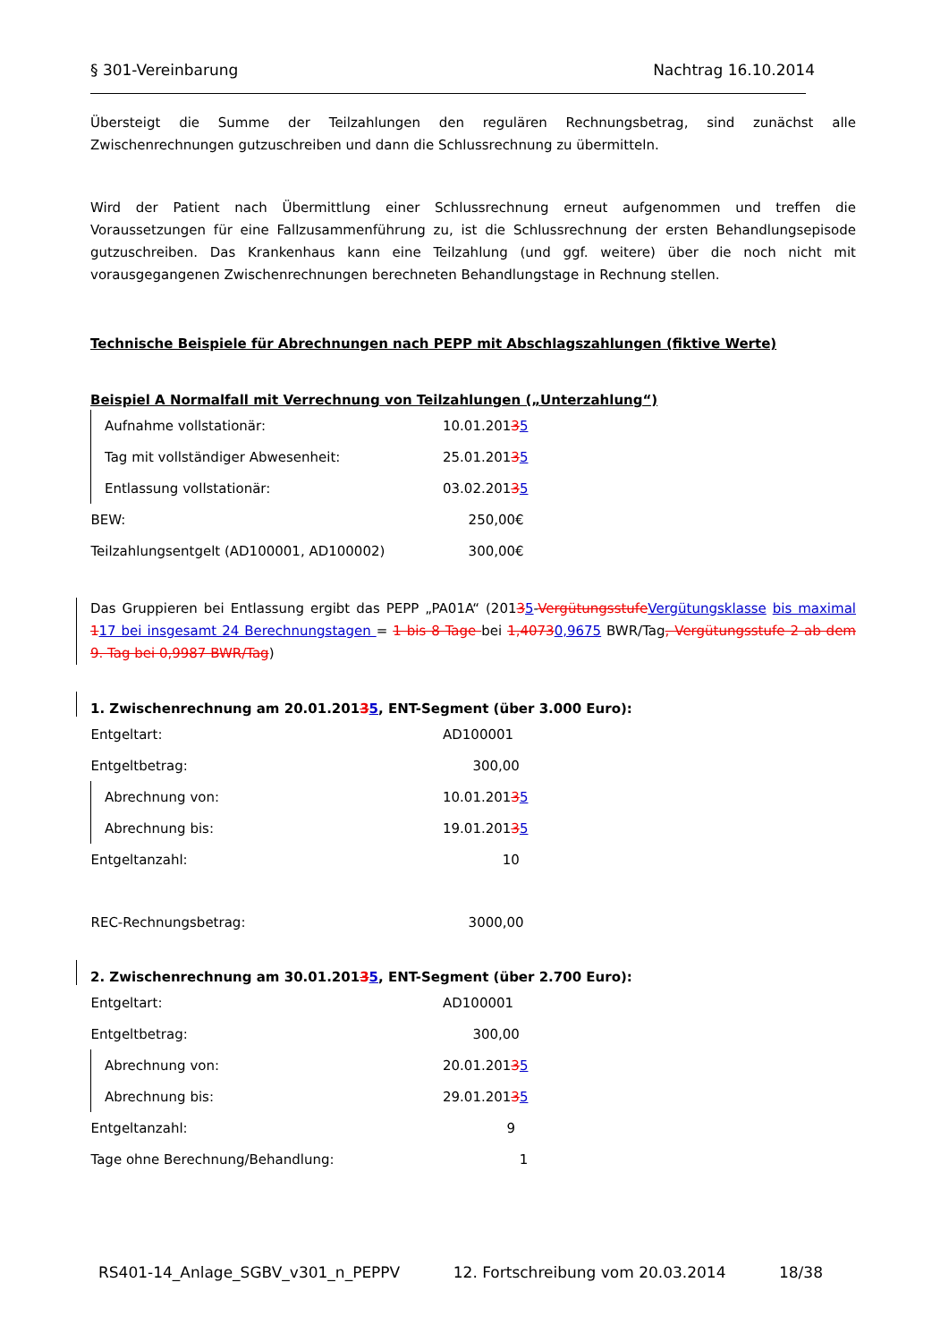§ 301-Vereinbarung Nachtrag 16.10.2014
Übersteigt die Summe der Teilzahlungen den regulären Rechnungsbetrag, sind zunächst alle Zwischenrechnungen gutzuschreiben und dann die Schlussrechnung zu übermitteln.
Wird der Patient nach Übermittlung einer Schlussrechnung erneut aufgenommen und treffen die Voraussetzungen für eine Fallzusammenführung zu, ist die Schlussrechnung der ersten Behandlungsepisode gutzuschreiben. Das Krankenhaus kann eine Teilzahlung (und ggf. weitere) über die noch nicht mit vorausgegangenen Zwischenrechnungen berechneten Behandlungstage in Rechnung stellen.
Technische Beispiele für Abrechnungen nach PEPP mit Abschlagszahlungen (fiktive Werte)
Beispiel A Normalfall mit Verrechnung von Teilzahlungen („Unterzahlung“)
| Aufnahme vollstationär: | 10.01.201 3 5 |
| Tag mit vollständiger Abwesenheit: | 25.01.201 3 5 |
| Entlassung vollstationär: | 03.02.201 3 5 |
| BEW: | 250,00€ |
| Teilzahlungsentgelt (AD100001, AD100002) | 300,00€ |
Das Gruppieren bei Entlassung ergibt das PEPP „PA01A“ (20135-Vergütungsstufe Vergütungsklasse bis maximal 117 bei insgesamt 24 Berechnungstagen = 1 bis 8 Tage bei 1,40730,9675 BWR/Tag, Vergütungsstufe 2 ab dem 9. Tag bei 0,9987 BWR/Tag)
1. Zwischenrechnung am 20.01.20135, ENT-Segment (über 3.000 Euro):
| Entgeltart: | AD100001 |
| Entgeltbetrag: | 300,00 |
| Abrechnung von: | 10.01.201 3 5 |
| Abrechnung bis: | 19.01.201 3 5 |
| Entgeltanzahl: | 10 |
| REC-Rechnungsbetrag: | 3000,00 |
2. Zwischenrechnung am 30.01.20135, ENT-Segment (über 2.700 Euro):
| Entgeltart: | AD100001 |
| Entgeltbetrag: | 300,00 |
| Abrechnung von: | 20.01.201 3 5 |
| Abrechnung bis: | 29.01.201 3 5 |
| Entgeltanzahl: | 9 |
| Tage ohne Berechnung/Behandlung: | 1 |
RS401-14_Anlage_SGBV_v301_n_PEPPV 12. Fortschreibung vom 20.03.2014 18/38